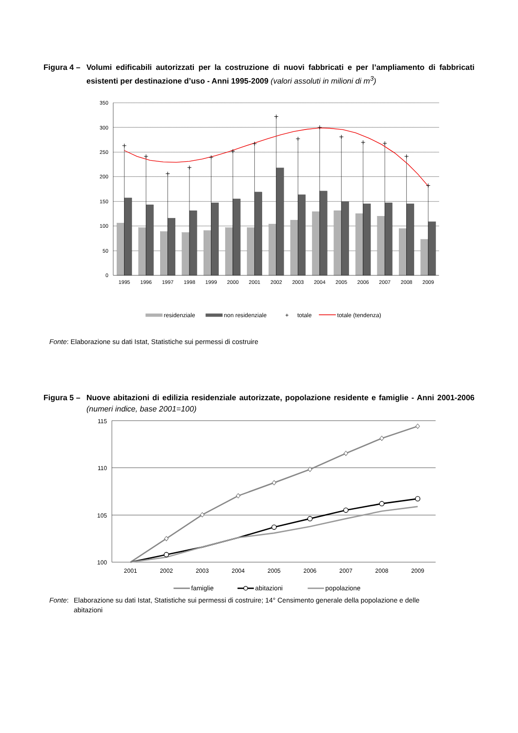Figura 4 –
Volumi edificabili autorizzati per la costruzione di nuovi fabbricati e per l’ampliamento di fabbricati esistenti per destinazione d’uso - Anni 1995-2009 (valori assoluti in milioni di m<sup>3</sup>)
350
300
250
200
150
100
50
0
1995
1996
1997
1998
1999
2000
2001
2002
2003
2004
2005
2006
2007
2008
2009
residenziale
non residenziale
+
totale
totale (tendenza)
Fonte: Elaborazione su dati Istat, Statistiche sui permessi di costruire
Figura 5 –
Nuove abitazioni di edilizia residenziale autorizzate, popolazione residente e famiglie - Anni 2001-2006 (numeri indice, base 2001=100)
115
110
105
100
2001
2002
2003
2004
2005
2006
2007
2008
2009
famiglie
abitazioni
popolazione
Fonte: Elaborazione su dati Istat, Statistiche sui permessi di costruire; 14° Censimento generale della popolazione e delle abitazioni